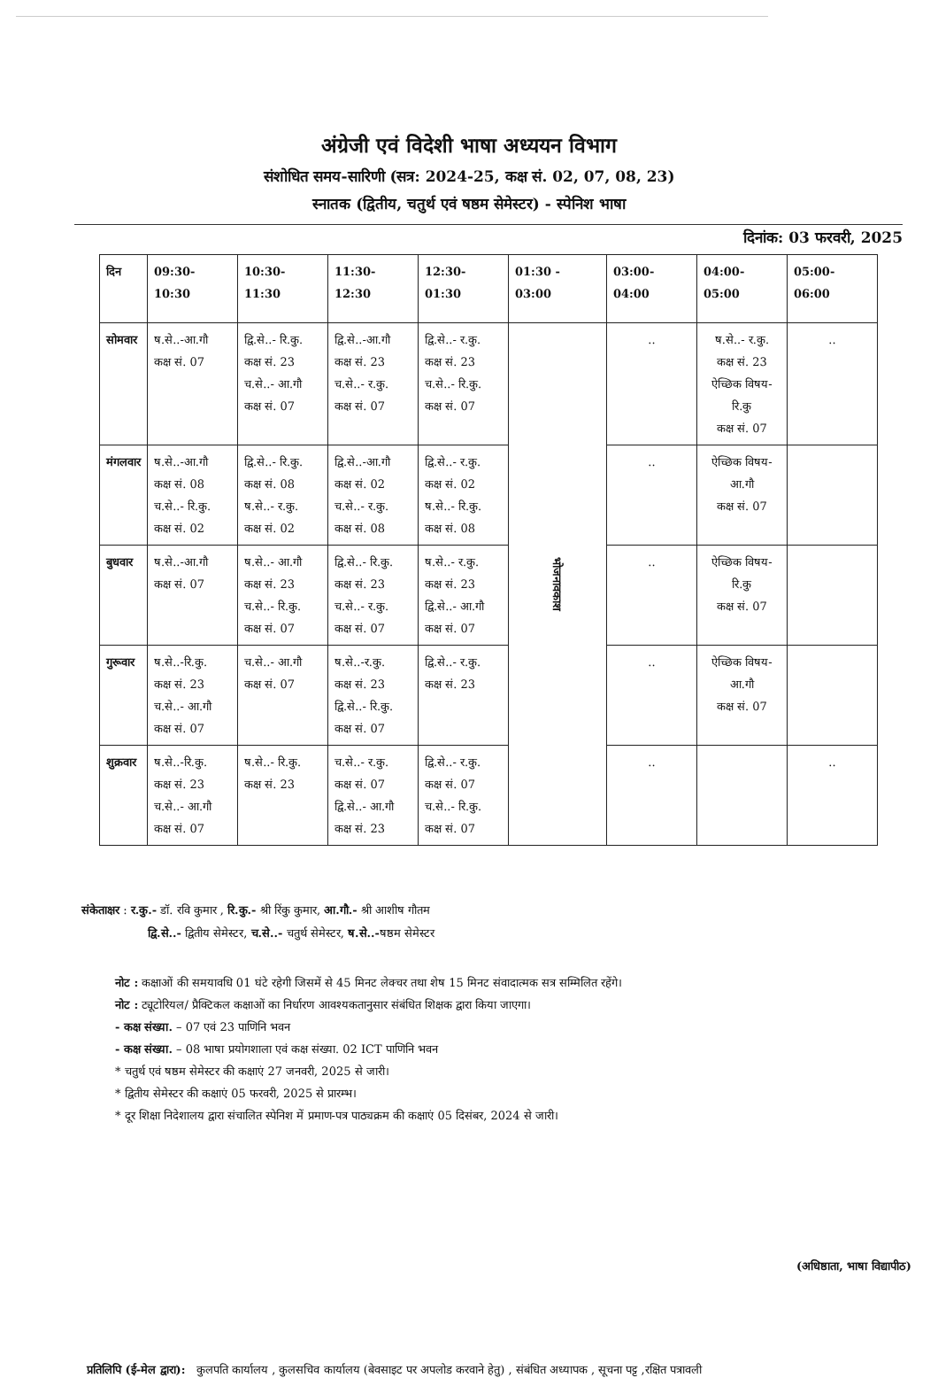अंग्रेजी एवं विदेशी भाषा अध्ययन विभाग
संशोधित समय-सारिणी (सत्र: 2024-25, कक्ष सं. 02, 07, 08, 23)
स्नातक (द्वितीय, चतुर्थ एवं षष्ठम सेमेस्टर) - स्पेनिश भाषा
दिनांक: 03 फरवरी, 2025
| दिन | 09:30-10:30 | 10:30-11:30 | 11:30-12:30 | 12:30-01:30 | 01:30 - 03:00 | 03:00-04:00 | 04:00-05:00 | 05:00-06:00 |
| --- | --- | --- | --- | --- | --- | --- | --- | --- |
| सोमवार | ष.से..-आ.गौ कक्ष सं. 07 | द्वि.से..- रि.कु. कक्ष सं. 23 च.से..- आ.गौ कक्ष सं. 07 | द्वि.से..-आ.गौ कक्ष सं. 23 च.से..- र.कु. कक्ष सं. 07 | द्वि.से..- र.कु. कक्ष सं. 23 च.से..- रि.कु. कक्ष सं. 07 | भोजनावकाश | .. | ष.से..- र.कु. कक्ष सं. 23 ऐच्छिक विषय- रि.कु कक्ष सं. 07 | .. |
| मंगलवार | ष.से..-आ.गौ कक्ष सं. 08 च.से..- रि.कु. कक्ष सं. 02 | द्वि.से..- रि.कु. कक्ष सं. 08 ष.से..- र.कु. कक्ष सं. 02 | द्वि.से..-आ.गौ कक्ष सं. 02 च.से..- र.कु. कक्ष सं. 08 | द्वि.से..- र.कु. कक्ष सं. 02 ष.से..- रि.कु. कक्ष सं. 08 | | .. | ऐच्छिक विषय- आ.गौ कक्ष सं. 07 | |
| बुधवार | ष.से..-आ.गौ कक्ष सं. 07 | ष.से..- आ.गौ कक्ष सं. 23 च.से..- रि.कु. कक्ष सं. 07 | द्वि.से..- रि.कु. कक्ष सं. 23 च.से..- र.कु. कक्ष सं. 07 | ष.से..- र.कु. कक्ष सं. 23 द्वि.से..- आ.गौ कक्ष सं. 07 | | .. | ऐच्छिक विषय- रि.कु कक्ष सं. 07 | |
| गुरूवार | ष.से..-रि.कु. कक्ष सं. 23 च.से..- आ.गौ कक्ष सं. 07 | च.से..- आ.गौ कक्ष सं. 07 | ष.से..-र.कु. कक्ष सं. 23 द्वि.से..- रि.कु. कक्ष सं. 07 | द्वि.से..- र.कु. कक्ष सं. 23 | | .. | ऐच्छिक विषय- आ.गौ कक्ष सं. 07 | |
| शुक्रवार | ष.से..-रि.कु. कक्ष सं. 23 च.से..- आ.गौ कक्ष सं. 07 | ष.से..- रि.कु. कक्ष सं. 23 | च.से..- र.कु. कक्ष सं. 07 द्वि.से..- आ.गौ कक्ष सं. 23 | द्वि.से..- र.कु. कक्ष सं. 07 च.से..- रि.कु. कक्ष सं. 07 | | .. | | .. |
संकेताक्षर : र.कु.- डॉ. रवि कुमार , रि.कु.- श्री रिंकु कुमार, आ.गौ.- श्री आशीष गौतम
द्वि.से..- द्वितीय सेमेस्टर, च.से..- चतुर्थ सेमेस्टर, ष.से..-षष्ठम सेमेस्टर
नोट : कक्षाओं की समयावधि 01 घंटे रहेगी जिसमें से 45 मिनट लेक्चर तथा शेष 15 मिनट संवादात्मक सत्र सम्मिलित रहेंगे।
नोट : ट्यूटोरियल/ प्रैक्टिकल कक्षाओं का निर्धारण आवश्यकतानुसार संबंधित शिक्षक द्वारा किया जाएगा।
- कक्ष संख्या. – 07 एवं 23 पाणिनि भवन
- कक्ष संख्या. – 08 भाषा प्रयोगशाला एवं कक्ष संख्या. 02 ICT पाणिनि भवन
* चतुर्थ एवं षष्ठम सेमेस्टर की कक्षाएं 27 जनवरी, 2025 से जारी।
* द्वितीय सेमेस्टर की कक्षाएं 05 फरवरी, 2025 से प्रारम्भ।
* दूर शिक्षा निदेशालय द्वारा संचालित स्पेनिश में प्रमाण-पत्र पाठ्यक्रम की कक्षाएं 05 दिसंबर, 2024 से जारी।
(अधिष्ठाता, भाषा विद्यापीठ)
प्रतिलिपि (ई-मेल द्वारा): कुलपति कार्यालय , कुलसचिव कार्यालय (बेवसाइट पर अपलोड करवाने हेतु) , संबंधित अध्यापक , सूचना पट्ट ,रक्षित पत्रावली